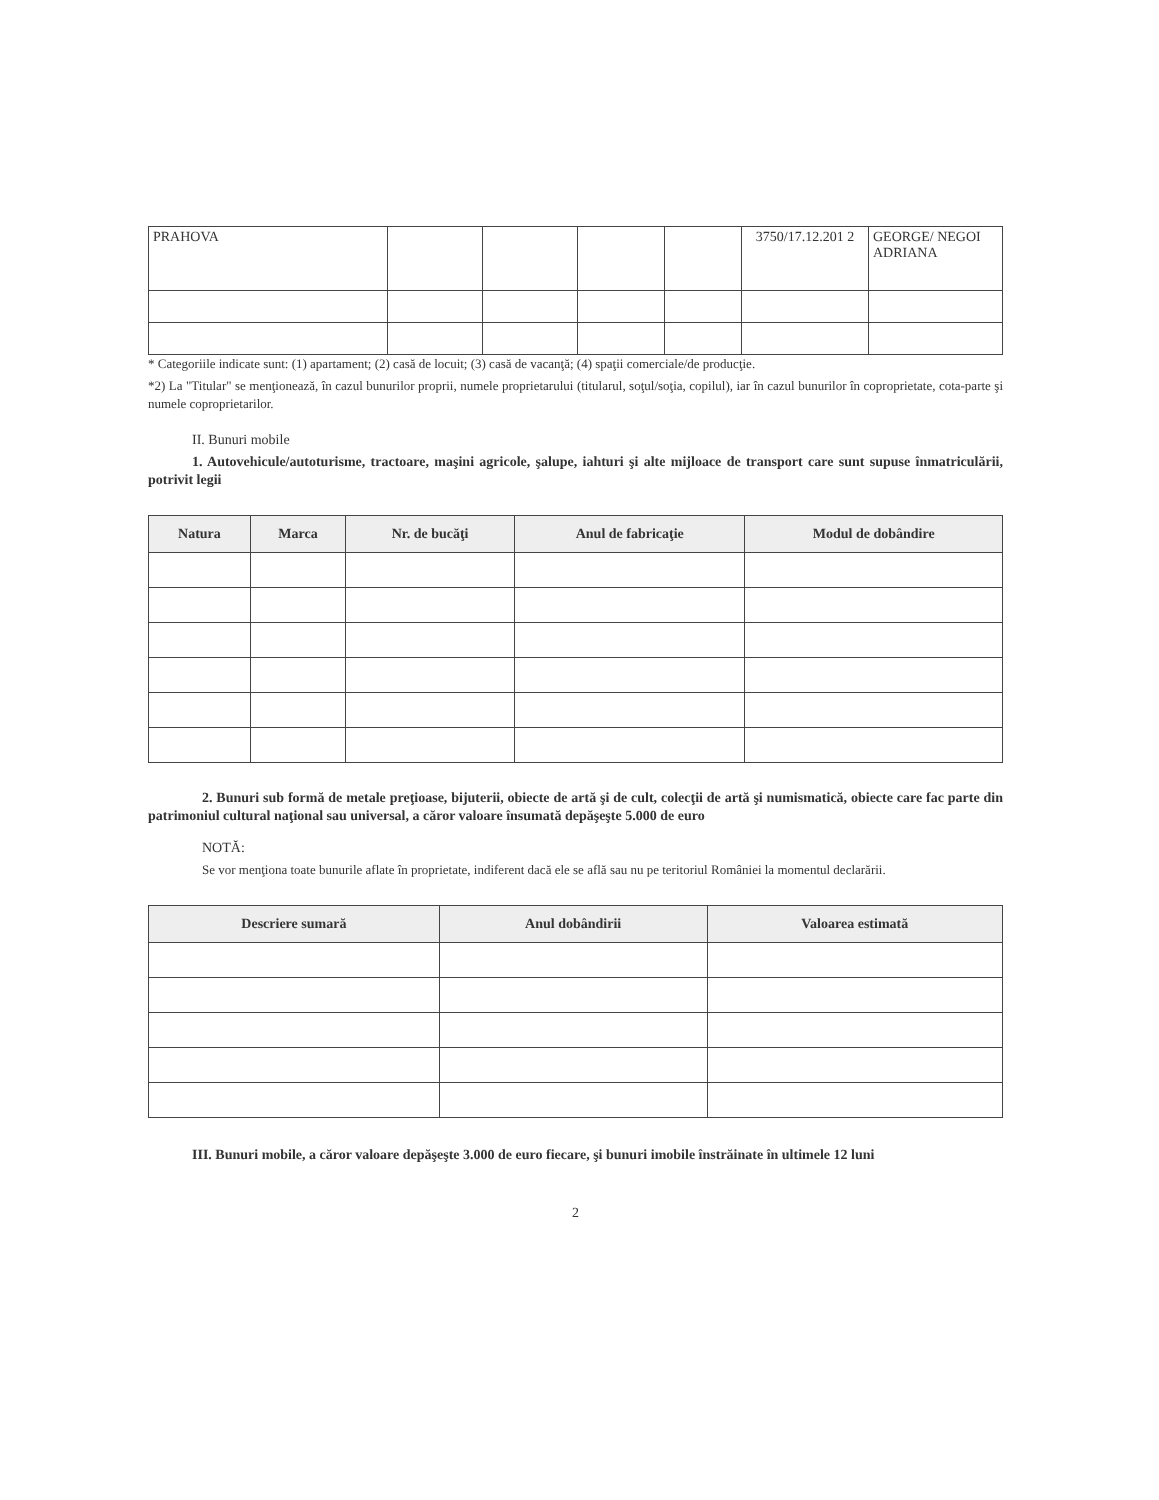| PRAHOVA | | | | | 3750/17.12.201 2 | GEORGE/ NEGOI ADRIANA |
* Categoriile indicate sunt: (1) apartament; (2) casă de locuit; (3) casă de vacanţă; (4) spaţii comerciale/de producţie.
*2) La "Titular" se menţionează, în cazul bunurilor proprii, numele proprietarului (titularul, soţul/soţia, copilul), iar în cazul bunurilor în coproprietate, cota-parte şi numele coproprietarilor.
II. Bunuri mobile
1. Autovehicule/autoturisme, tractoare, maşini agricole, şalupe, iahturi şi alte mijloace de transport care sunt supuse înmatriculării, potrivit legii
| Natura | Marca | Nr. de bucăţi | Anul de fabricaţie | Modul de dobândire |
| --- | --- | --- | --- | --- |
2. Bunuri sub formă de metale preţioase, bijuterii, obiecte de artă şi de cult, colecţii de artă şi numismatică, obiecte care fac parte din patrimoniul cultural naţional sau universal, a căror valoare însumată depăşeşte 5.000 de euro
NOTĂ:
Se vor menţiona toate bunurile aflate în proprietate, indiferent dacă ele se află sau nu pe teritoriul României la momentul declarării.
| Descriere sumară | Anul dobândirii | Valoarea estimată |
| --- | --- | --- |
III. Bunuri mobile, a căror valoare depăşeşte 3.000 de euro fiecare, şi bunuri imobile înstrăinate în ultimele 12 luni
2